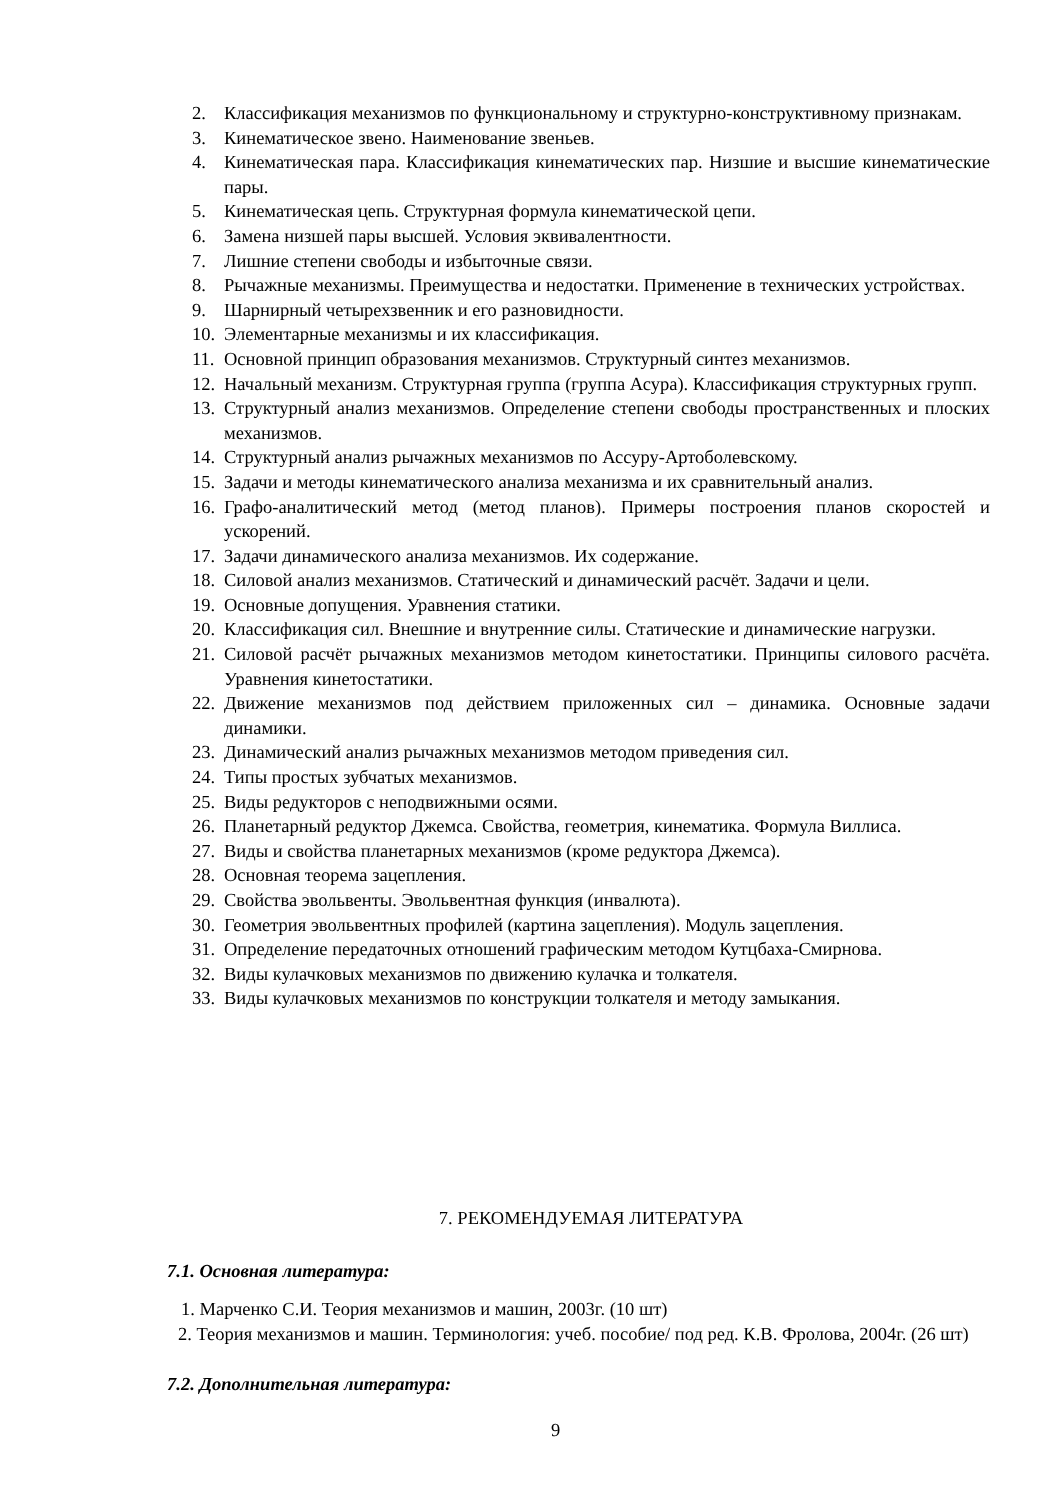2. Классификация механизмов по функциональному и структурно-конструктивному признакам.
3. Кинематическое звено. Наименование звеньев.
4. Кинематическая пара. Классификация кинематических пар. Низшие и высшие кинематические пары.
5. Кинематическая цепь. Структурная формула кинематической цепи.
6. Замена низшей пары высшей. Условия эквивалентности.
7. Лишние степени свободы и избыточные связи.
8. Рычажные механизмы. Преимущества и недостатки. Применение в технических устройствах.
9. Шарнирный четырехзвенник и его разновидности.
10.
Элементарные механизмы и их классификация.
11.
Основной принцип образования механизмов. Структурный синтез механизмов.
12.
Начальный механизм. Структурная группа (группа Асура). Классификация структурных групп.
13.
Структурный анализ механизмов. Определение степени свободы пространственных и плоских механизмов.
14.
Структурный анализ рычажных механизмов по Ассуру-Артоболевскому.
15.
Задачи и методы кинематического анализа механизма и их сравнительный анализ.
16.
Графо-аналитический метод (метод планов). Примеры построения планов скоростей и ускорений.
17.
Задачи динамического анализа механизмов. Их содержание.
18.
Силовой анализ механизмов. Статический и динамический расчёт. Задачи и цели.
19.
Основные допущения. Уравнения статики.
20.
Классификация сил. Внешние и внутренние силы. Статические и динамические нагрузки.
21.
Силовой расчёт рычажных механизмов методом кинетостатики. Принципы силового расчёта. Уравнения кинетостатики.
22.
Движение механизмов под действием приложенных сил – динамика. Основные задачи динамики.
23.
Динамический анализ рычажных механизмов методом приведения сил.
24.
Типы простых зубчатых механизмов.
25.
Виды редукторов с неподвижными осями.
26.
Планетарный редуктор Джемса. Свойства, геометрия, кинематика. Формула Виллиса.
27.
Виды и свойства планетарных механизмов (кроме редуктора Джемса).
28.
Основная теорема зацепления.
29.
Свойства эвольвенты. Эвольвентная функция (инвалюта).
30.
Геометрия эвольвентных профилей (картина зацепления). Модуль зацепления.
31.
Определение передаточных отношений графическим методом Кутцбаха-Смирнова.
32.
Виды кулачковых механизмов по движению кулачка и толкателя.
33.
Виды кулачковых механизмов по конструкции толкателя и методу замыкания.
7. РЕКОМЕНДУЕМАЯ ЛИТЕРАТУРА
7.1. Основная литература:
1. Марченко С.И. Теория механизмов и машин, 2003г. (10 шт)
2. Теория механизмов и машин. Терминология: учеб. пособие/ под ред. К.В. Фролова, 2004г. (26 шт)
7.2. Дополнительная литература:
9